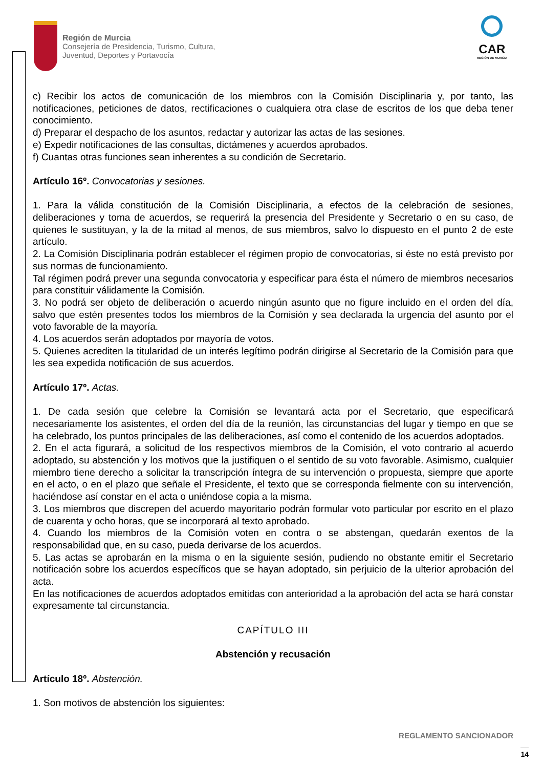Región de Murcia
Consejería de Presidencia, Turismo, Cultura,
Juventud, Deportes y Portavocía
CAR
REGIÓN DE MURCIA
c) Recibir los actos de comunicación de los miembros con la Comisión Disciplinaria y, por tanto, las notificaciones, peticiones de datos, rectificaciones o cualquiera otra clase de escritos de los que deba tener conocimiento.
d) Preparar el despacho de los asuntos, redactar y autorizar las actas de las sesiones.
e) Expedir notificaciones de las consultas, dictámenes y acuerdos aprobados.
f) Cuantas otras funciones sean inherentes a su condición de Secretario.
Artículo 16º. Convocatorias y sesiones.
1. Para la válida constitución de la Comisión Disciplinaria, a efectos de la celebración de sesiones, deliberaciones y toma de acuerdos, se requerirá la presencia del Presidente y Secretario o en su caso, de quienes le sustituyan, y la de la mitad al menos, de sus miembros, salvo lo dispuesto en el punto 2 de este artículo.
2. La Comisión Disciplinaria podrán establecer el régimen propio de convocatorias, si éste no está previsto por sus normas de funcionamiento.
Tal régimen podrá prever una segunda convocatoria y especificar para ésta el número de miembros necesarios para constituir válidamente la Comisión.
3. No podrá ser objeto de deliberación o acuerdo ningún asunto que no figure incluido en el orden del día, salvo que estén presentes todos los miembros de la Comisión y sea declarada la urgencia del asunto por el voto favorable de la mayoría.
4. Los acuerdos serán adoptados por mayoría de votos.
5. Quienes acrediten la titularidad de un interés legítimo podrán dirigirse al Secretario de la Comisión para que les sea expedida notificación de sus acuerdos.
Artículo 17º. Actas.
1. De cada sesión que celebre la Comisión se levantará acta por el Secretario, que especificará necesariamente los asistentes, el orden del día de la reunión, las circunstancias del lugar y tiempo en que se ha celebrado, los puntos principales de las deliberaciones, así como el contenido de los acuerdos adoptados.
2. En el acta figurará, a solicitud de los respectivos miembros de la Comisión, el voto contrario al acuerdo adoptado, su abstención y los motivos que la justifiquen o el sentido de su voto favorable. Asimismo, cualquier miembro tiene derecho a solicitar la transcripción íntegra de su intervención o propuesta, siempre que aporte en el acto, o en el plazo que señale el Presidente, el texto que se corresponda fielmente con su intervención, haciéndose así constar en el acta o uniéndose copia a la misma.
3. Los miembros que discrepen del acuerdo mayoritario podrán formular voto particular por escrito en el plazo de cuarenta y ocho horas, que se incorporará al texto aprobado.
4. Cuando los miembros de la Comisión voten en contra o se abstengan, quedarán exentos de la responsabilidad que, en su caso, pueda derivarse de los acuerdos.
5. Las actas se aprobarán en la misma o en la siguiente sesión, pudiendo no obstante emitir el Secretario notificación sobre los acuerdos específicos que se hayan adoptado, sin perjuicio de la ulterior aprobación del acta.
En las notificaciones de acuerdos adoptados emitidas con anterioridad a la aprobación del acta se hará constar expresamente tal circunstancia.
CAPÍTULO III
Abstención y recusación
Artículo 18º. Abstención.
1. Son motivos de abstención los siguientes:
REGLAMENTO SANCIONADOR
14